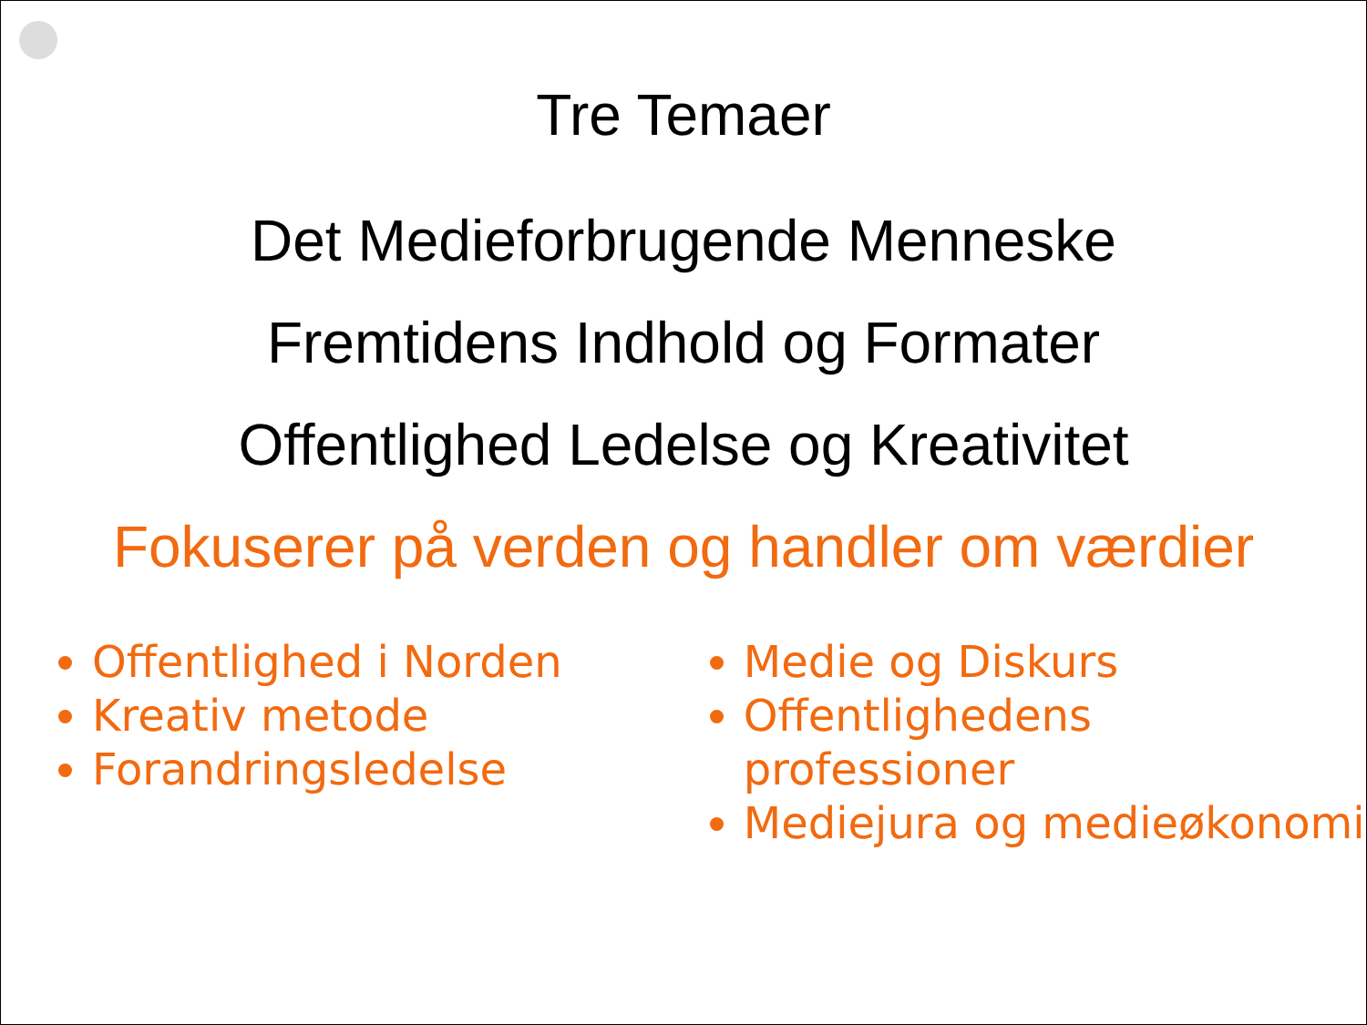Tre Temaer
Det Medieforbrugende Menneske
Fremtidens Indhold og Formater
Offentlighed Ledelse og Kreativitet
Fokuserer på verden og handler om værdier
Offentlighed i Norden
Kreativ metode
Forandringsledelse
Medie og Diskurs
Offentlighedens professioner
Mediejura og medieøkonomi